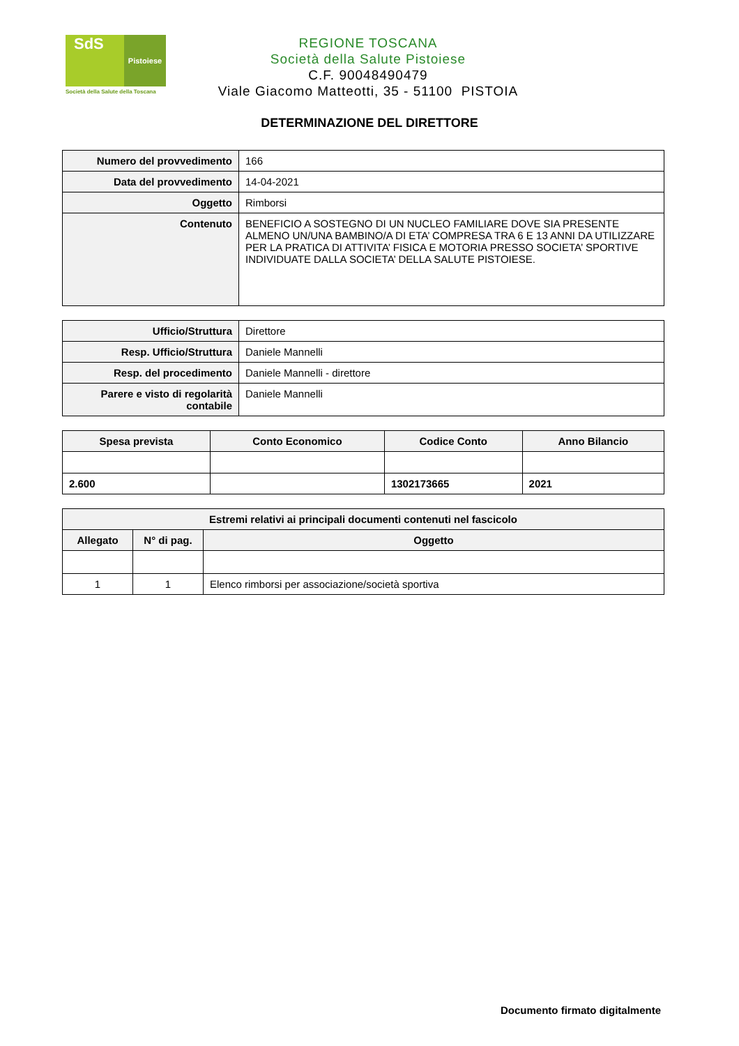SdS
Pistoiese
Società della Salute della Toscana
REGIONE TOSCANA
Società della Salute Pistoiese
C.F. 90048490479
Viale Giacomo Matteotti, 35 - 51100 PISTOIA
DETERMINAZIONE DEL DIRETTORE
| Numero del provvedimento | 166 |
| Data del provvedimento | 14-04-2021 |
| Oggetto | Rimborsi |
| Contenuto | BENEFICIO A SOSTEGNO DI UN NUCLEO FAMILIARE DOVE SIA PRESENTE ALMENO UN/UNA BAMBINO/A DI ETA’ COMPRESA TRA 6 E 13 ANNI DA UTILIZZARE PER LA PRATICA DI ATTIVITA’ FISICA E MOTORIA PRESSO SOCIETA’ SPORTIVE INDIVIDUATE DALLA SOCIETA’ DELLA SALUTE PISTOIESE. |
| Ufficio/Struttura | Direttore |
| Resp. Ufficio/Struttura | Daniele Mannelli |
| Resp. del procedimento | Daniele Mannelli - direttore |
| Parere e visto di regolarità contabile | Daniele Mannelli |
| Spesa prevista | Conto Economico | Codice Conto | Anno Bilancio |
| --- | --- | --- | --- |
| 2.600 | | 1302173665 | 2021 |
| Estremi relativi ai principali documenti contenuti nel fascicolo | | |
| --- | --- | --- |
| Allegato | N° di pag. | Oggetto |
| 1 | 1 | Elenco rimborsi per associazione/società sportiva |
Documento firmato digitalmente